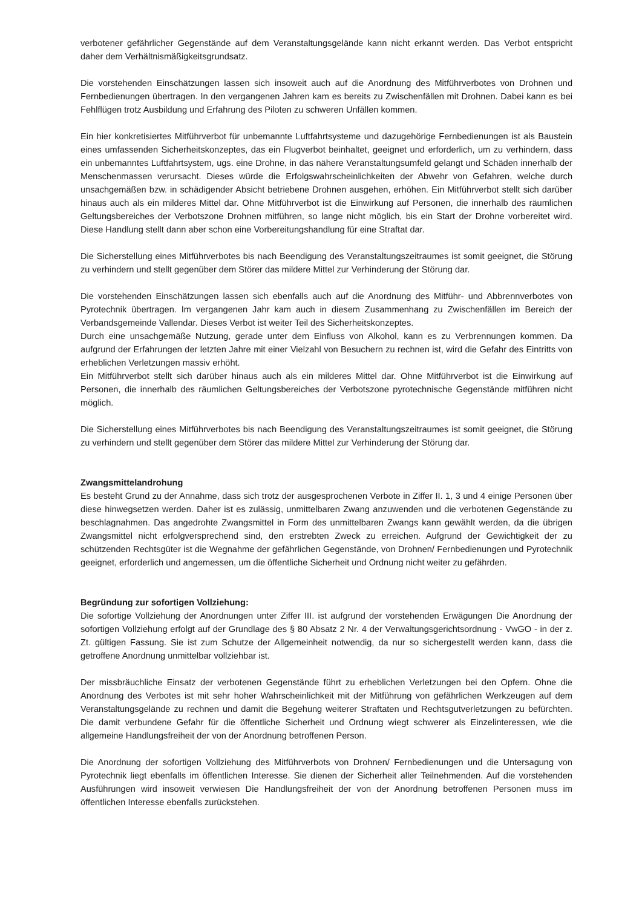verbotener gefährlicher Gegenstände auf dem Veranstaltungsgelände kann nicht erkannt werden. Das Verbot entspricht daher dem Verhältnismäßigkeitsgrundsatz.
Die vorstehenden Einschätzungen lassen sich insoweit auch auf die Anordnung des Mitführverbotes von Drohnen und Fernbedienungen übertragen. In den vergangenen Jahren kam es bereits zu Zwischenfällen mit Drohnen. Dabei kann es bei Fehlflügen trotz Ausbildung und Erfahrung des Piloten zu schweren Unfällen kommen.
Ein hier konkretisiertes Mitführverbot für unbemannte Luftfahrtsysteme und dazugehörige Fernbedienungen ist als Baustein eines umfassenden Sicherheitskonzeptes, das ein Flugverbot beinhaltet, geeignet und erforderlich, um zu verhindern, dass ein unbemanntes Luftfahrtsystem, ugs. eine Drohne, in das nähere Veranstaltungsumfeld gelangt und Schäden innerhalb der Menschenmassen verursacht. Dieses würde die Erfolgswahrscheinlichkeiten der Abwehr von Gefahren, welche durch unsachgemäßen bzw. in schädigender Absicht betriebene Drohnen ausgehen, erhöhen. Ein Mitführverbot stellt sich darüber hinaus auch als ein milderes Mittel dar. Ohne Mitführverbot ist die Einwirkung auf Personen, die innerhalb des räumlichen Geltungsbereiches der Verbotszone Drohnen mitführen, so lange nicht möglich, bis ein Start der Drohne vorbereitet wird. Diese Handlung stellt dann aber schon eine Vorbereitungshandlung für eine Straftat dar.
Die Sicherstellung eines Mitführverbotes bis nach Beendigung des Veranstaltungszeitraumes ist somit geeignet, die Störung zu verhindern und stellt gegenüber dem Störer das mildere Mittel zur Verhinderung der Störung dar.
Die vorstehenden Einschätzungen lassen sich ebenfalls auch auf die Anordnung des Mitführ- und Abbrennverbotes von Pyrotechnik übertragen. Im vergangenen Jahr kam auch in diesem Zusammenhang zu Zwischenfällen im Bereich der Verbandsgemeinde Vallendar. Dieses Verbot ist weiter Teil des Sicherheitskonzeptes.
Durch eine unsachgemäße Nutzung, gerade unter dem Einfluss von Alkohol, kann es zu Verbrennungen kommen. Da aufgrund der Erfahrungen der letzten Jahre mit einer Vielzahl von Besuchern zu rechnen ist, wird die Gefahr des Eintritts von erheblichen Verletzungen massiv erhöht.
Ein Mitführverbot stellt sich darüber hinaus auch als ein milderes Mittel dar. Ohne Mitführverbot ist die Einwirkung auf Personen, die innerhalb des räumlichen Geltungsbereiches der Verbotszone pyrotechnische Gegenstände mitführen nicht möglich.
Die Sicherstellung eines Mitführverbotes bis nach Beendigung des Veranstaltungszeitraumes ist somit geeignet, die Störung zu verhindern und stellt gegenüber dem Störer das mildere Mittel zur Verhinderung der Störung dar.
Zwangsmittelandrohung
Es besteht Grund zu der Annahme, dass sich trotz der ausgesprochenen Verbote in Ziffer II. 1, 3 und 4 einige Personen über diese hinwegsetzen werden. Daher ist es zulässig, unmittelbaren Zwang anzuwenden und die verbotenen Gegenstände zu beschlagnahmen. Das angedrohte Zwangsmittel in Form des unmittelbaren Zwangs kann gewählt werden, da die übrigen Zwangsmittel nicht erfolgversprechend sind, den erstrebten Zweck zu erreichen. Aufgrund der Gewichtigkeit der zu schützenden Rechtsgüter ist die Wegnahme der gefährlichen Gegenstände, von Drohnen/ Fernbedienungen und Pyrotechnik geeignet, erforderlich und angemessen, um die öffentliche Sicherheit und Ordnung nicht weiter zu gefährden.
Begründung zur sofortigen Vollziehung:
Die sofortige Vollziehung der Anordnungen unter Ziffer III. ist aufgrund der vorstehenden Erwägungen Die Anordnung der sofortigen Vollziehung erfolgt auf der Grundlage des § 80 Absatz 2 Nr. 4 der Verwaltungsgerichtsordnung - VwGO - in der z. Zt. gültigen Fassung. Sie ist zum Schutze der Allgemeinheit notwendig, da nur so sichergestellt werden kann, dass die getroffene Anordnung unmittelbar vollziehbar ist.
Der missbräuchliche Einsatz der verbotenen Gegenstände führt zu erheblichen Verletzungen bei den Opfern. Ohne die Anordnung des Verbotes ist mit sehr hoher Wahrscheinlichkeit mit der Mitführung von gefährlichen Werkzeugen auf dem Veranstaltungsgelände zu rechnen und damit die Begehung weiterer Straftaten und Rechtsgutverletzungen zu befürchten. Die damit verbundene Gefahr für die öffentliche Sicherheit und Ordnung wiegt schwerer als Einzelinteressen, wie die allgemeine Handlungsfreiheit der von der Anordnung betroffenen Person.
Die Anordnung der sofortigen Vollziehung des Mitführverbots von Drohnen/ Fernbedienungen und die Untersagung von Pyrotechnik liegt ebenfalls im öffentlichen Interesse. Sie dienen der Sicherheit aller Teilnehmenden. Auf die vorstehenden Ausführungen wird insoweit verwiesen Die Handlungsfreiheit der von der Anordnung betroffenen Personen muss im öffentlichen Interesse ebenfalls zurückstehen.